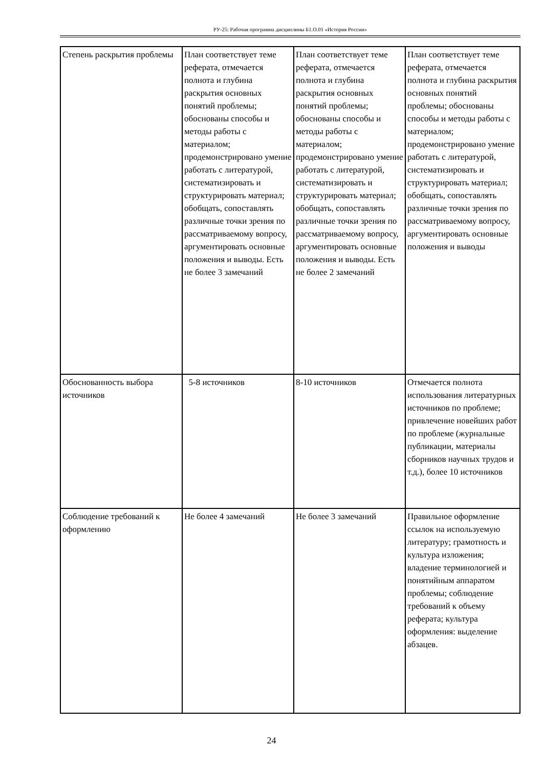РУ-25: Рабочая программа дисциплины Б1.О.01 «История России»
| Степень раскрытия проблемы | План соответствует теме реферата, отмечается полнота и глубина раскрытия основных понятий проблемы; обоснованы способы и методы работы с материалом; продемонстрировано умение работать с литературой, систематизировать и структурировать материал; обобщать, сопоставлять различные точки зрения по рассматриваемому вопросу, аргументировать основные положения и выводы. Есть не более 3 замечаний | План соответствует теме реферата, отмечается полнота и глубина раскрытия основных понятий проблемы; обоснованы способы и методы работы с материалом; продемонстрировано умение работать с литературой, систематизировать и структурировать материал; обобщать, сопоставлять различные точки зрения по рассматриваемому вопросу, аргументировать основные положения и выводы. Есть не более 2 замечаний | План соответствует теме реферата, отмечается полнота и глубина раскрытия основных понятий проблемы; обоснованы способы и методы работы с материалом; продемонстрировано умение работать с литературой, систематизировать и структурировать материал; обобщать, сопоставлять различные точки зрения по рассматриваемому вопросу, аргументировать основные положения и выводы |
| Обоснованность выбора источников | 5-8 источников | 8-10 источников | Отмечается полнота использования литературных источников по проблеме; привлечение новейших работ по проблеме (журнальные публикации, материалы сборников научных трудов и т.д.), более 10 источников |
| Соблюдение требований к оформлению | Не более 4 замечаний | Не более 3 замечаний | Правильное оформление ссылок на используемую литературу; грамотность и культура изложения; владение терминологией и понятийным аппаратом проблемы; соблюдение требований к объему реферата; культура оформления: выделение абзацев. |
24